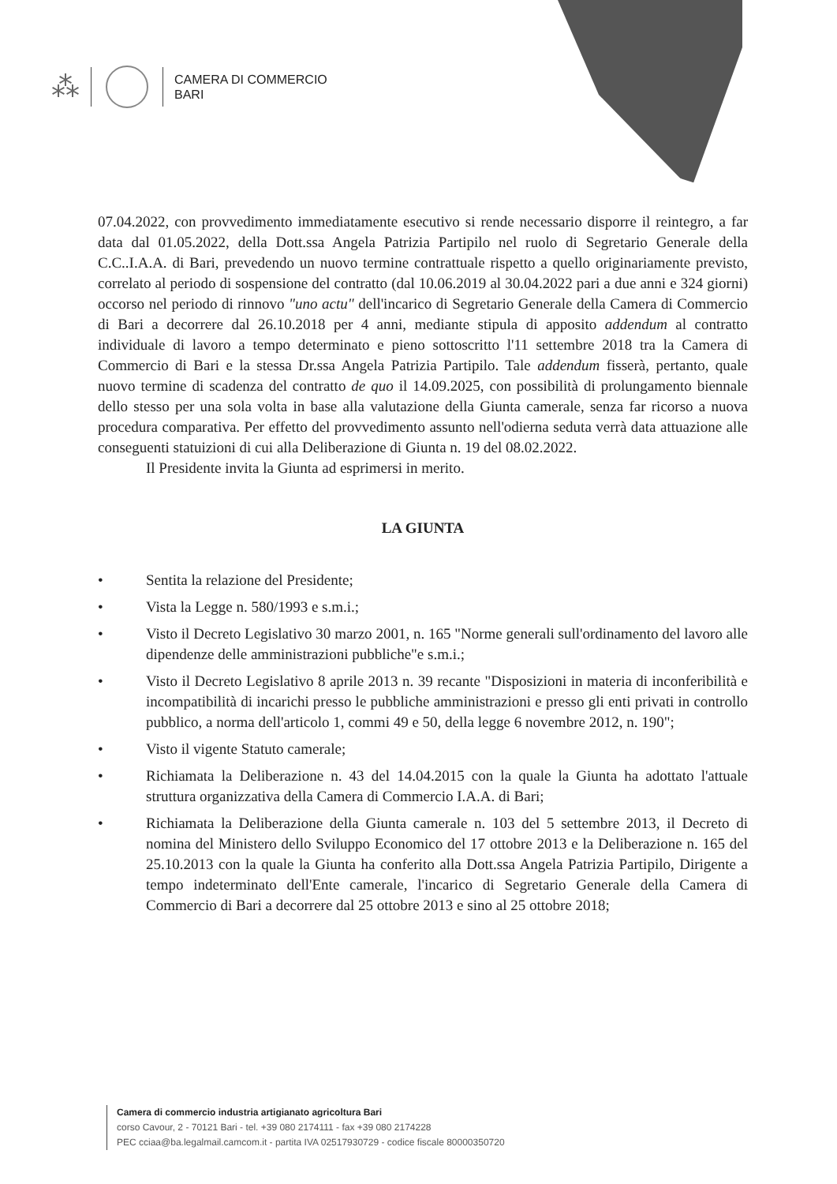⁂
CAMERA DI COMMERCIO
BARI
07.04.2022, con provvedimento immediatamente esecutivo si rende necessario disporre il reintegro, a far data dal 01.05.2022, della Dott.ssa Angela Patrizia Partipilo nel ruolo di Segretario Generale della C.C..I.A.A. di Bari, prevedendo un nuovo termine contrattuale rispetto a quello originariamente previsto, correlato al periodo di sospensione del contratto (dal 10.06.2019 al 30.04.2022 pari a due anni e 324 giorni) occorso nel periodo di rinnovo "uno actu" dell'incarico di Segretario Generale della Camera di Commercio di Bari a decorrere dal 26.10.2018 per 4 anni, mediante stipula di apposito addendum al contratto individuale di lavoro a tempo determinato e pieno sottoscritto l'11 settembre 2018 tra la Camera di Commercio di Bari e la stessa Dr.ssa Angela Patrizia Partipilo. Tale addendum fisserà, pertanto, quale nuovo termine di scadenza del contratto de quo il 14.09.2025, con possibilità di prolungamento biennale dello stesso per una sola volta in base alla valutazione della Giunta camerale, senza far ricorso a nuova procedura comparativa. Per effetto del provvedimento assunto nell'odierna seduta verrà data attuazione alle conseguenti statuizioni di cui alla Deliberazione di Giunta n. 19 del 08.02.2022.
Il Presidente invita la Giunta ad esprimersi in merito.
LA GIUNTA
• Sentita la relazione del Presidente;
• Vista la Legge n. 580/1993 e s.m.i.;
• Visto il Decreto Legislativo 30 marzo 2001, n. 165 "Norme generali sull'ordinamento del lavoro alle dipendenze delle amministrazioni pubbliche"e s.m.i.;
• Visto il Decreto Legislativo 8 aprile 2013 n. 39 recante "Disposizioni in materia di inconferibilità e incompatibilità di incarichi presso le pubbliche amministrazioni e presso gli enti privati in controllo pubblico, a norma dell'articolo 1, commi 49 e 50, della legge 6 novembre 2012, n. 190";
• Visto il vigente Statuto camerale;
• Richiamata la Deliberazione n. 43 del 14.04.2015 con la quale la Giunta ha adottato l'attuale struttura organizzativa della Camera di Commercio I.A.A. di Bari;
• Richiamata la Deliberazione della Giunta camerale n. 103 del 5 settembre 2013, il Decreto di nomina del Ministero dello Sviluppo Economico del 17 ottobre 2013 e la Deliberazione n. 165 del 25.10.2013 con la quale la Giunta ha conferito alla Dott.ssa Angela Patrizia Partipilo, Dirigente a tempo indeterminato dell'Ente camerale, l'incarico di Segretario Generale della Camera di Commercio di Bari a decorrere dal 25 ottobre 2013 e sino al 25 ottobre 2018;
Camera di commercio industria artigianato agricoltura Bari
corso Cavour, 2 - 70121 Bari - tel. +39 080 2174111 - fax +39 080 2174228
PEC cciaa@ba.legalmail.camcom.it - partita IVA 02517930729 - codice fiscale 80000350720